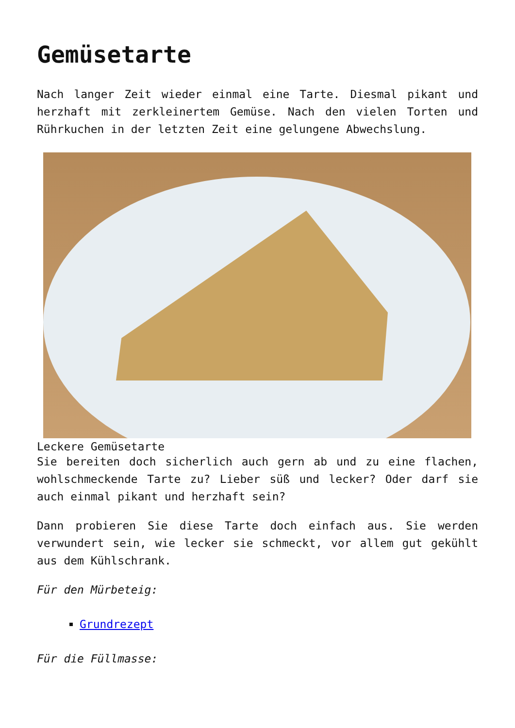Gemüsetarte
Nach langer Zeit wieder einmal eine Tarte. Diesmal pikant und herzhaft mit zerkleinertem Gemüse. Nach den vielen Torten und Rührkuchen in der letzten Zeit eine gelungene Abwechslung.
Leckere Gemüsetarte
Sie bereiten doch sicherlich auch gern ab und zu eine flachen, wohlschmeckende Tarte zu? Lieber süß und lecker? Oder darf sie auch einmal pikant und herzhaft sein?
Dann probieren Sie diese Tarte doch einfach aus. Sie werden verwundert sein, wie lecker sie schmeckt, vor allem gut gekühlt aus dem Kühlschrank.
Für den Mürbeteig:
Grundrezept
Für die Füllmasse: